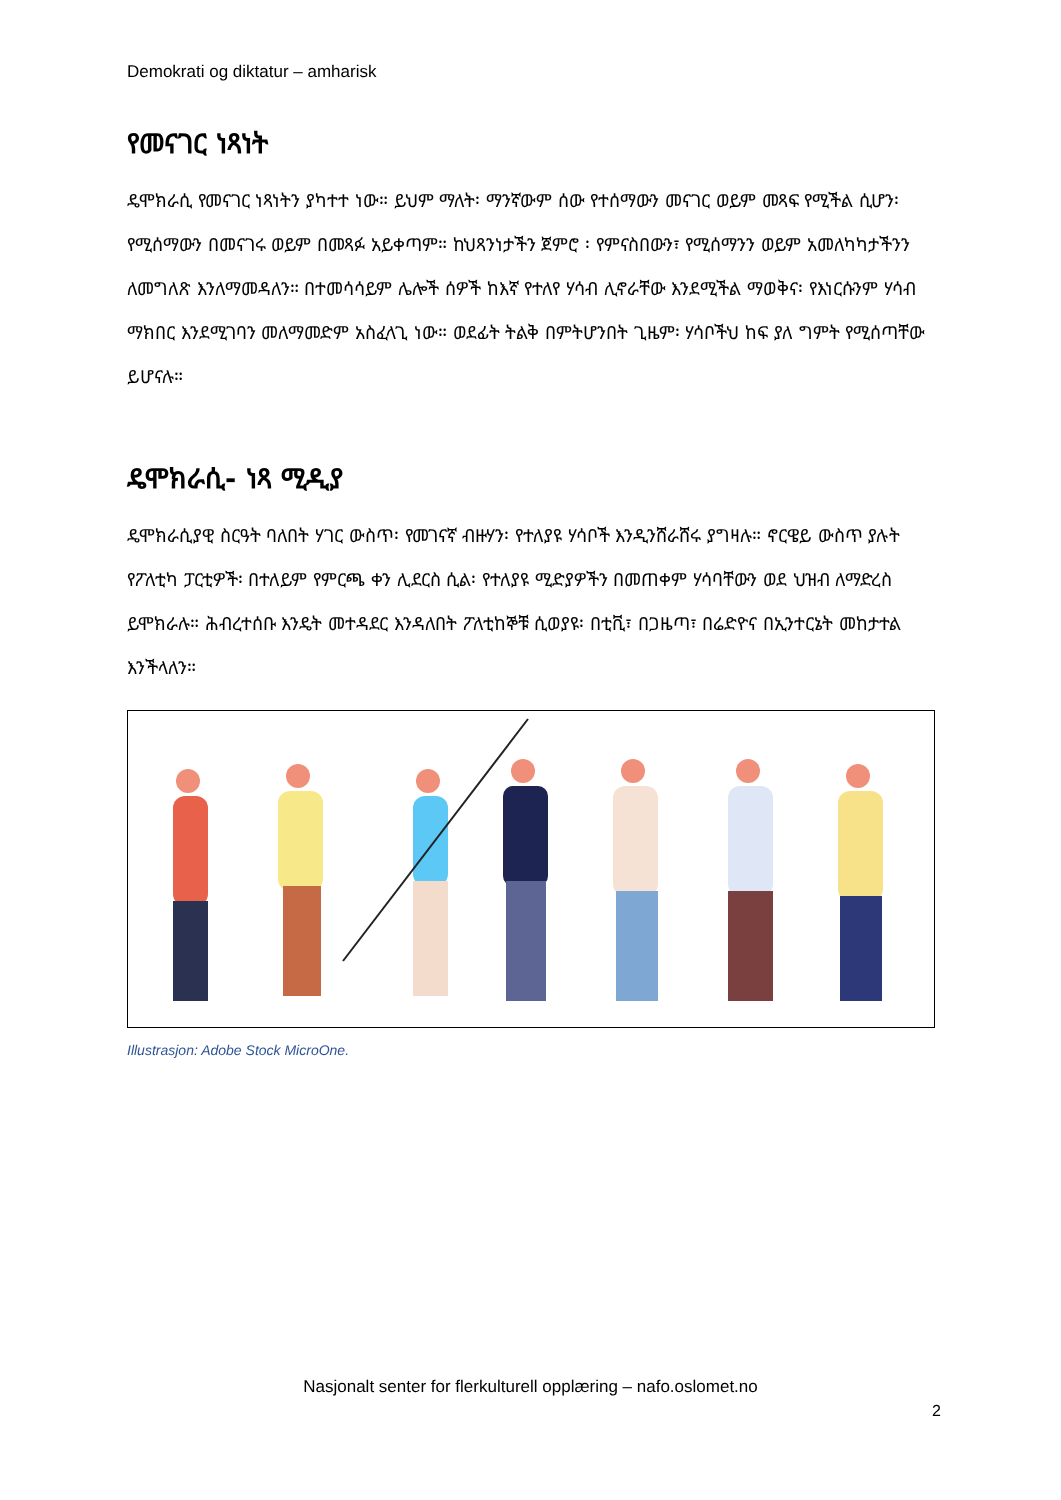Demokrati og diktatur – amharisk
የመናገር ነጻነት
ዴሞክራሲ የመናገር ነጻነትን ያካተተ ነው። ይህም ማለት፡ ማንኛውም ሰው የተሰማውን መናገር ወይም መጻፍ የሚችል ሲሆን፡ የሚሰማውን በመናገሩ ወይም በመጻፉ አይቀጣም። ከህጻንነታችን ጀምሮ ፡ የምናስበውን፣ የሚሰማንን ወይም አመለካካታችንን ለመግለጽ እንለማመዳለን። በተመሳሳይም ሌሎች ሰዎች ከእኛ የተለየ ሃሳብ ሊኖራቸው እንደሚችል ማወቅና፡ የእነርሱንም ሃሳብ ማክበር እንደሚገባን መለማመድም አስፈላጊ ነው። ወደፊት ትልቅ በምትሆንበት ጊዜም፡ ሃሳቦችህ ከፍ ያለ ግምት የሚሰጣቸው ይሆናሉ።
ዴሞክራሲ- ነጻ ሚዲያ
ዴሞክራሲያዊ ስርዓት ባለበት ሃገር ውስጥ፡ የመገናኛ ብዙሃን፡ የተለያዩ ሃሳቦች እንዲንሸራሸሩ ያግዛሉ። ኖርዌይ ውስጥ ያሉት የፖለቲካ ፓርቲዎች፡ በተለይም የምርጫ ቀን ሊደርስ ሲል፡ የተለያዩ ሚድያዎችን በመጠቀም ሃሳባቸውን ወደ ህዝብ ለማድረስ ይሞክራሉ። ሕብረተሰቡ እንዴት መተዳደር እንዳለበት ፖለቲከኞቹ ሲወያዩ፡ በቲቪ፣ በጋዜጣ፣ በሬድዮና በኢንተርኔት መከታተል እንችላለን።
Illustrasjon: Adobe Stock MicroOne.
Nasjonalt senter for flerkulturell opplæring – nafo.oslomet.no
2